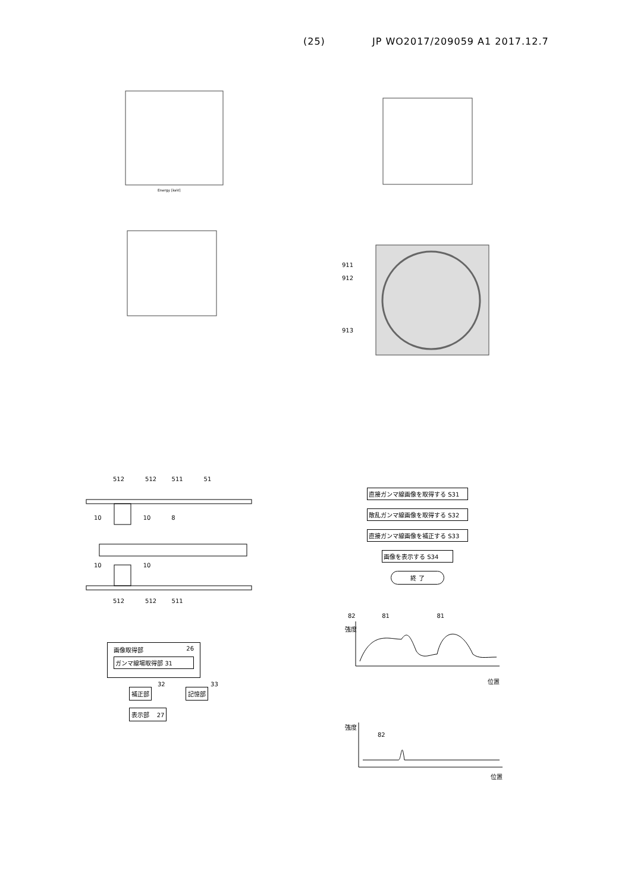(25) JP WO2017/209059 A1 2017.12.7
Energy [keV]
911
912
913
512 512 511 51
10 10 8
10 10
512 512 511
画像取得部 26
ガンマ線場取得部 31
補正部
32 33
記憶部
表示部 27
直接ガンマ線画像を取得する S31
散乱ガンマ線画像を取得する S32
直接ガンマ線画像を補正する S33
画像を表示する S34
終 了
82 81 81
強度
位置
強度
82
位置